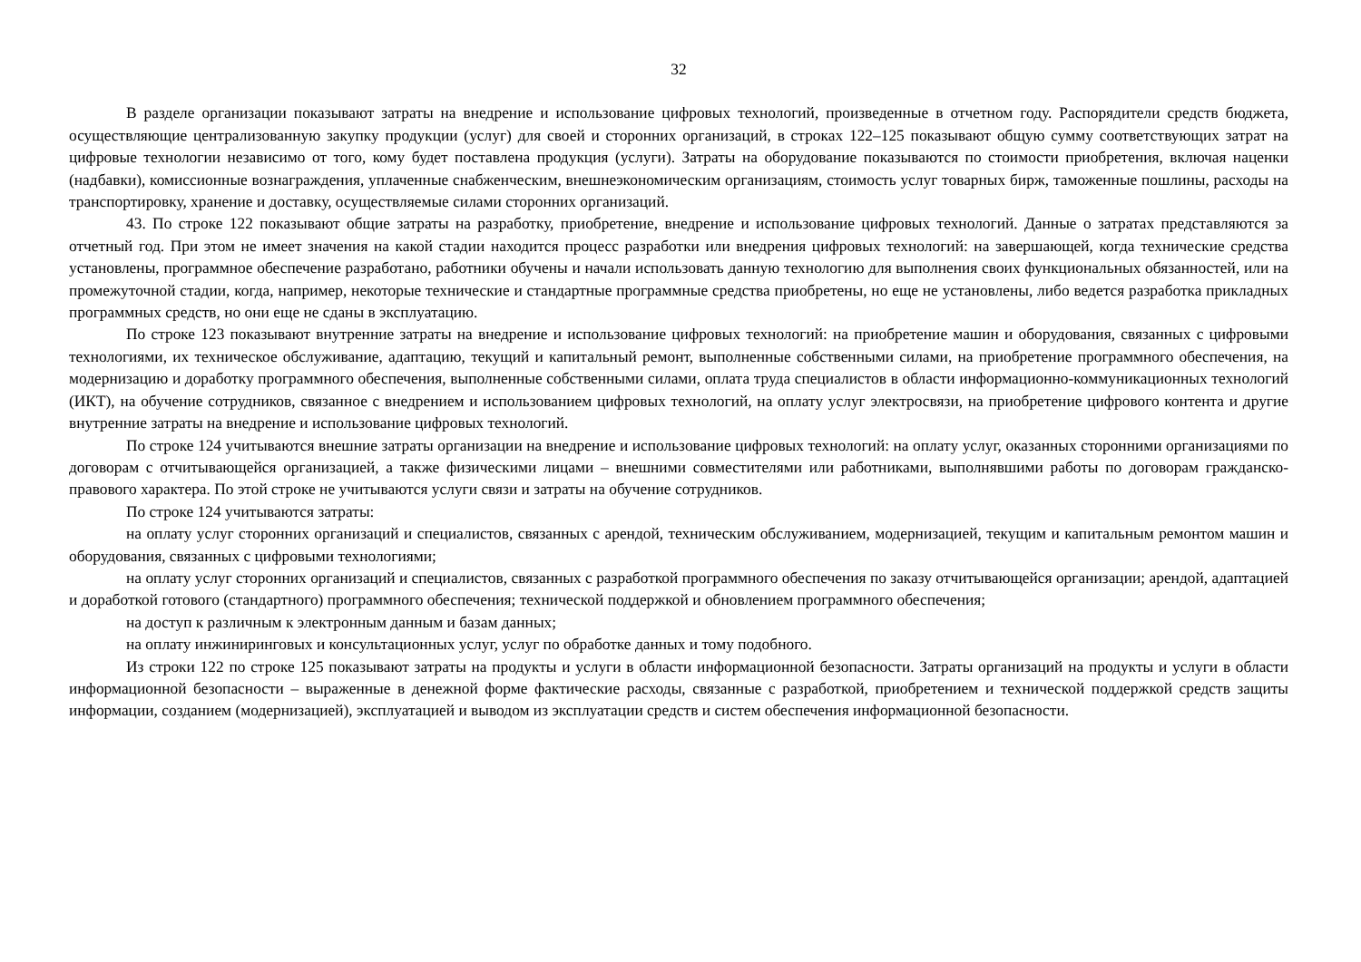32
В разделе организации показывают затраты на внедрение и использование цифровых технологий, произведенные в отчетном году. Распорядители средств бюджета, осуществляющие централизованную закупку продукции (услуг) для своей и сторонних организаций, в строках 122–125 показывают общую сумму соответствующих затрат на цифровые технологии независимо от того, кому будет поставлена продукция (услуги). Затраты на оборудование показываются по стоимости приобретения, включая наценки (надбавки), комиссионные вознаграждения, уплаченные снабженческим, внешнеэкономическим организациям, стоимость услуг товарных бирж, таможенные пошлины, расходы на транспортировку, хранение и доставку, осуществляемые силами сторонних организаций.
43. По строке 122 показывают общие затраты на разработку, приобретение, внедрение и использование цифровых технологий. Данные о затратах представляются за отчетный год. При этом не имеет значения на какой стадии находится процесс разработки или внедрения цифровых технологий: на завершающей, когда технические средства установлены, программное обеспечение разработано, работники обучены и начали использовать данную технологию для выполнения своих функциональных обязанностей, или на промежуточной стадии, когда, например, некоторые технические и стандартные программные средства приобретены, но еще не установлены, либо ведется разработка прикладных программных средств, но они еще не сданы в эксплуатацию.
По строке 123 показывают внутренние затраты на внедрение и использование цифровых технологий: на приобретение машин и оборудования, связанных с цифровыми технологиями, их техническое обслуживание, адаптацию, текущий и капитальный ремонт, выполненные собственными силами, на приобретение программного обеспечения, на модернизацию и доработку программного обеспечения, выполненные собственными силами, оплата труда специалистов в области информационно-коммуникационных технологий (ИКТ), на обучение сотрудников, связанное с внедрением и использованием цифровых технологий, на оплату услуг электросвязи, на приобретение цифрового контента и другие внутренние затраты на внедрение и использование цифровых технологий.
По строке 124 учитываются внешние затраты организации на внедрение и использование цифровых технологий: на оплату услуг, оказанных сторонними организациями по договорам с отчитывающейся организацией, а также физическими лицами – внешними совместителями или работниками, выполнявшими работы по договорам гражданско-правового характера. По этой строке не учитываются услуги связи и затраты на обучение сотрудников.
По строке 124 учитываются затраты:
на оплату услуг сторонних организаций и специалистов, связанных с арендой, техническим обслуживанием, модернизацией, текущим и капитальным ремонтом машин и оборудования, связанных с цифровыми технологиями;
на оплату услуг сторонних организаций и специалистов, связанных с разработкой программного обеспечения по заказу отчитывающейся организации; арендой, адаптацией и доработкой готового (стандартного) программного обеспечения; технической поддержкой и обновлением программного обеспечения;
на доступ к различным к электронным данным и базам данных;
на оплату инжиниринговых и консультационных услуг, услуг по обработке данных и тому подобного.
Из строки 122 по строке 125 показывают затраты на продукты и услуги в области информационной безопасности. Затраты организаций на продукты и услуги в области информационной безопасности – выраженные в денежной форме фактические расходы, связанные с разработкой, приобретением и технической поддержкой средств защиты информации, созданием (модернизацией), эксплуатацией и выводом из эксплуатации средств и систем обеспечения информационной безопасности.